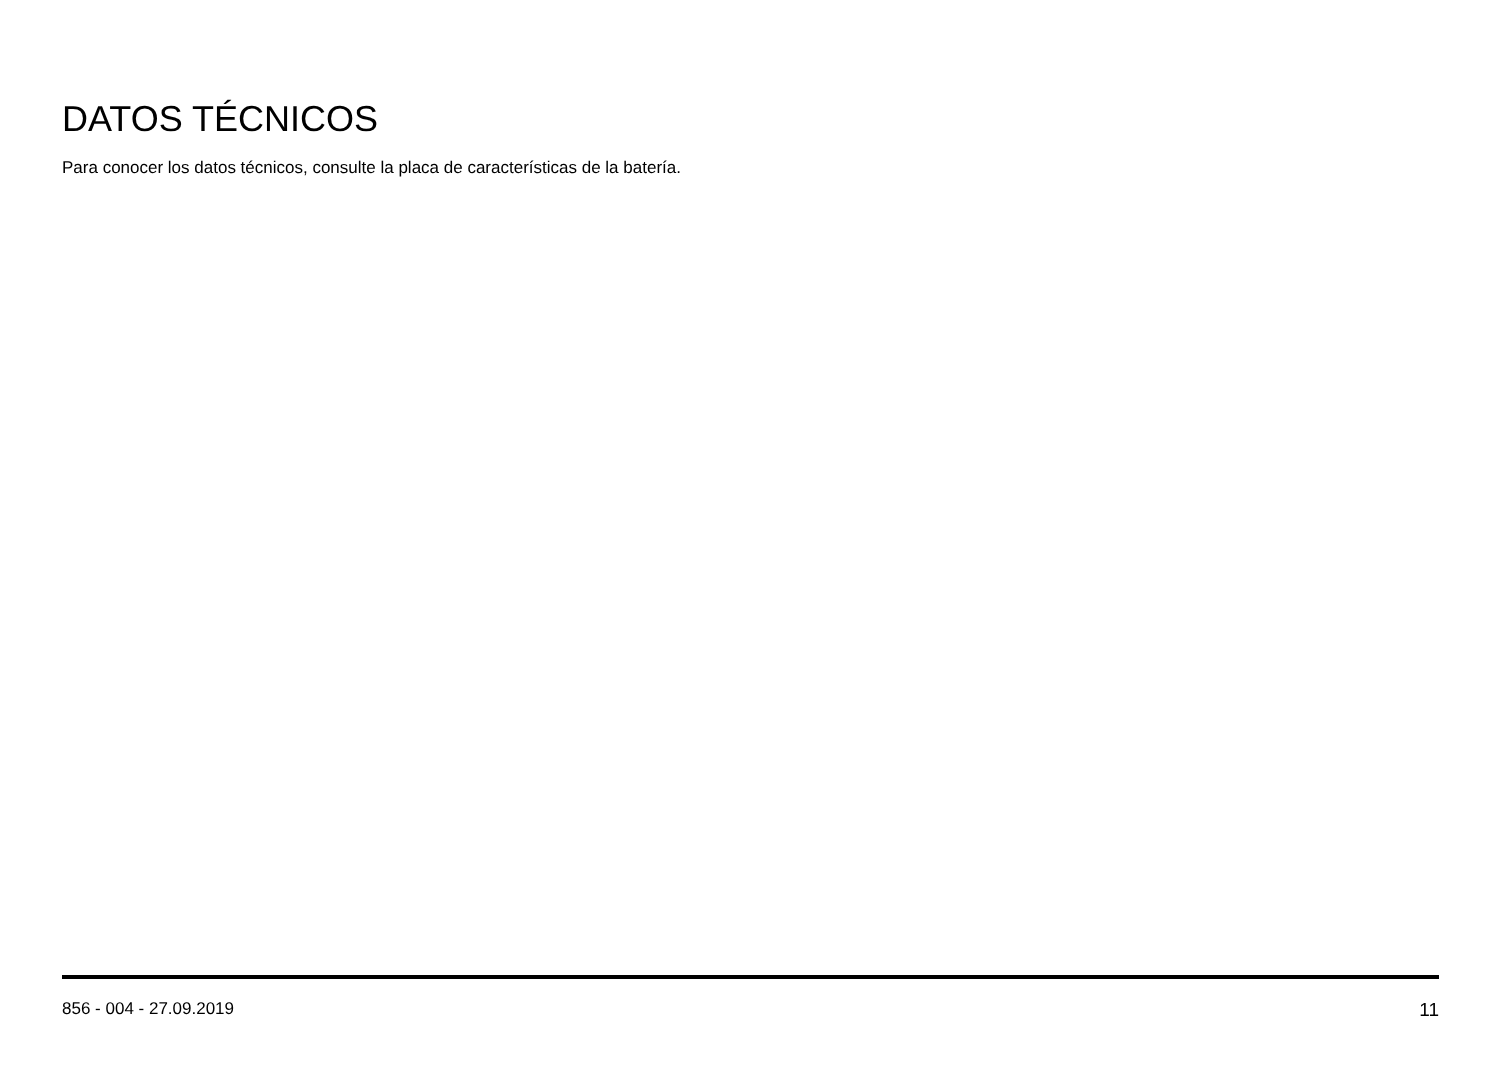DATOS TÉCNICOS
Para conocer los datos técnicos, consulte la placa de características de la batería.
856 - 004 - 27.09.2019 11